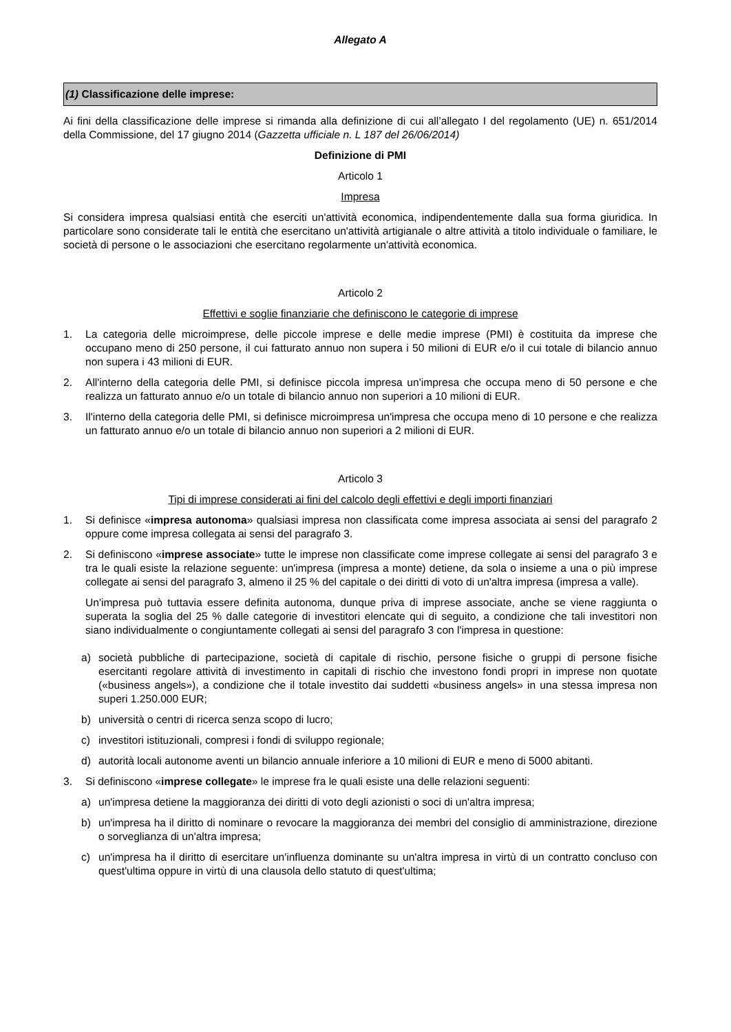Allegato A
(1) Classificazione delle imprese:
Ai fini della classificazione delle imprese si rimanda alla definizione di cui all’allegato I del regolamento (UE) n. 651/2014 della Commissione, del 17 giugno 2014 (Gazzetta ufficiale n. L 187 del 26/06/2014)
Definizione di PMI
Articolo 1
Impresa
Si considera impresa qualsiasi entità che eserciti un'attività economica, indipendentemente dalla sua forma giuridica. In particolare sono considerate tali le entità che esercitano un'attività artigianale o altre attività a titolo individuale o familiare, le società di persone o le associazioni che esercitano regolarmente un'attività economica.
Articolo 2
Effettivi e soglie finanziarie che definiscono le categorie di imprese
1. La categoria delle microimprese, delle piccole imprese e delle medie imprese (PMI) è costituita da imprese che occupano meno di 250 persone, il cui fatturato annuo non supera i 50 milioni di EUR e/o il cui totale di bilancio annuo non supera i 43 milioni di EUR.
2. All'interno della categoria delle PMI, si definisce piccola impresa un'impresa che occupa meno di 50 persone e che realizza un fatturato annuo e/o un totale di bilancio annuo non superiori a 10 milioni di EUR.
3. Il'interno della categoria delle PMI, si definisce microimpresa un'impresa che occupa meno di 10 persone e che realizza un fatturato annuo e/o un totale di bilancio annuo non superiori a 2 milioni di EUR.
Articolo 3
Tipi di imprese considerati ai fini del calcolo degli effettivi e degli importi finanziari
1. Si definisce «impresa autonoma» qualsiasi impresa non classificata come impresa associata ai sensi del paragrafo 2 oppure come impresa collegata ai sensi del paragrafo 3.
2. Si definiscono «imprese associate» tutte le imprese non classificate come imprese collegate ai sensi del paragrafo 3 e tra le quali esiste la relazione seguente: un'impresa (impresa a monte) detiene, da sola o insieme a una o più imprese collegate ai sensi del paragrafo 3, almeno il 25 % del capitale o dei diritti di voto di un'altra impresa (impresa a valle).
Un'impresa può tuttavia essere definita autonoma, dunque priva di imprese associate, anche se viene raggiunta o superata la soglia del 25 % dalle categorie di investitori elencate qui di seguito, a condizione che tali investitori non siano individualmente o congiuntamente collegati ai sensi del paragrafo 3 con l'impresa in questione:
a) società pubbliche di partecipazione, società di capitale di rischio, persone fisiche o gruppi di persone fisiche esercitanti regolare attività di investimento in capitali di rischio che investono fondi propri in imprese non quotate («business angels»), a condizione che il totale investito dai suddetti «business angels» in una stessa impresa non superi 1.250.000 EUR;
b) università o centri di ricerca senza scopo di lucro;
c) investitori istituzionali, compresi i fondi di sviluppo regionale;
d) autorità locali autonome aventi un bilancio annuale inferiore a 10 milioni di EUR e meno di 5000 abitanti.
3. Si definiscono «imprese collegate» le imprese fra le quali esiste una delle relazioni seguenti:
a) un'impresa detiene la maggioranza dei diritti di voto degli azionisti o soci di un'altra impresa;
b) un'impresa ha il diritto di nominare o revocare la maggioranza dei membri del consiglio di amministrazione, direzione o sorveglianza di un'altra impresa;
c) un'impresa ha il diritto di esercitare un'influenza dominante su un'altra impresa in virtù di un contratto concluso con quest'ultima oppure in virtù di una clausola dello statuto di quest'ultima;